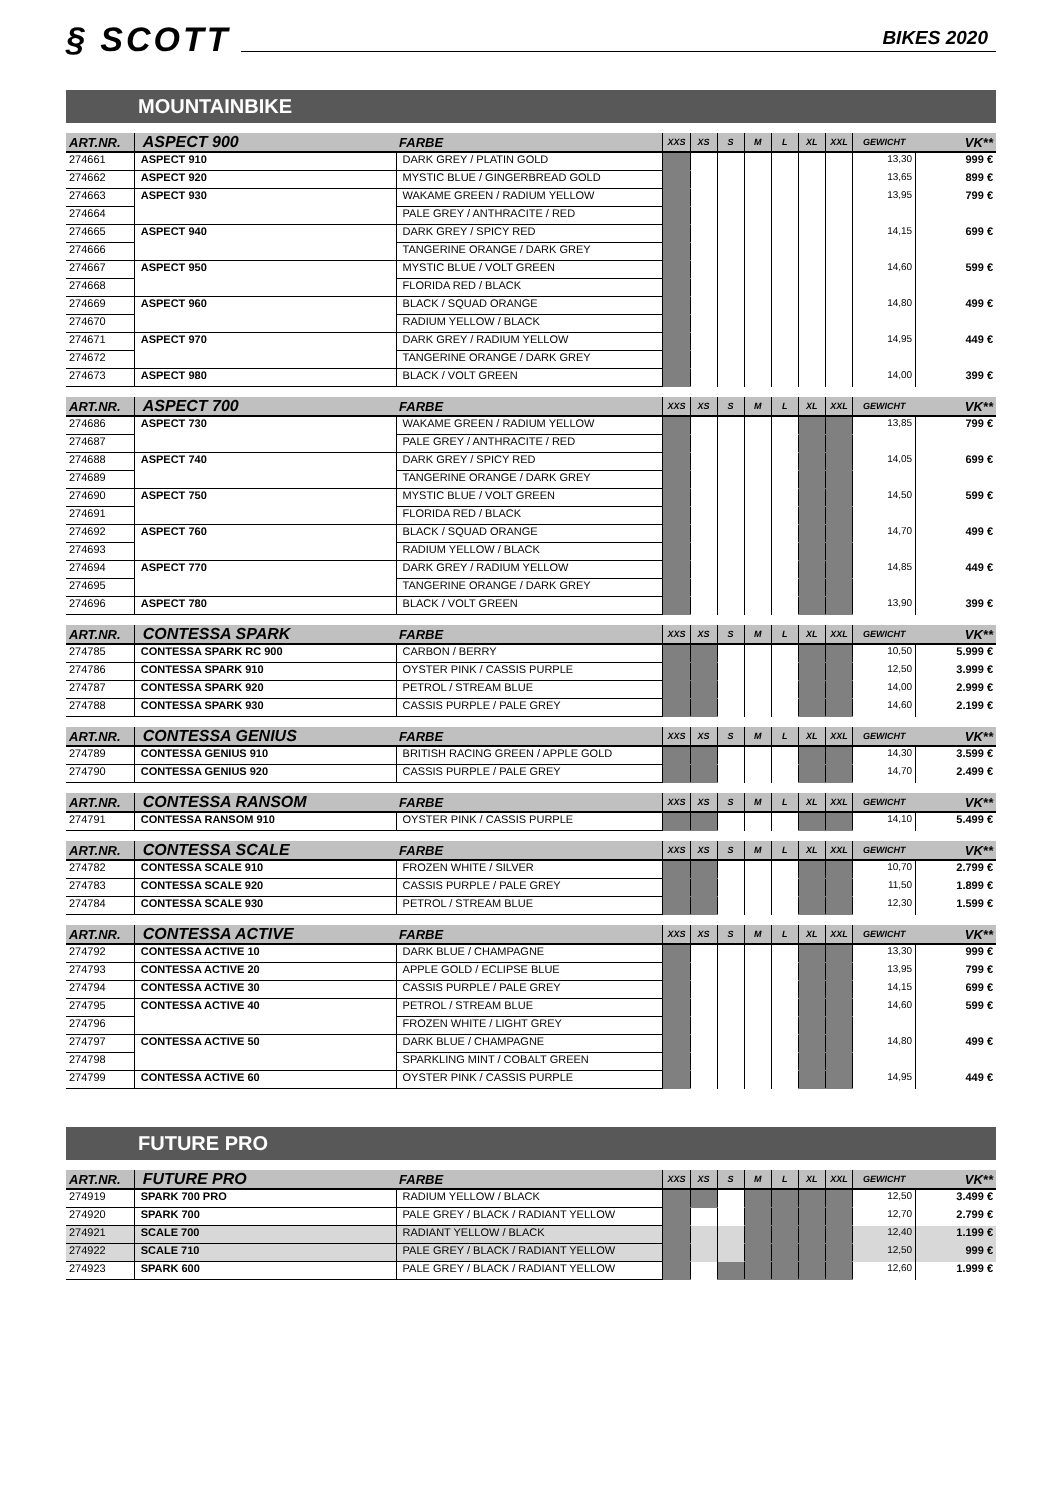§ SCOTT
BIKES 2020
MOUNTAINBIKE
| ART.NR. | ASPECT 900 | FARBE | XXS | XS | S | M | L | XL | XXL | GEWICHT | VK** |
| --- | --- | --- | --- | --- | --- | --- | --- | --- | --- | --- | --- |
| 274661 | ASPECT 910 | DARK GREY / PLATIN GOLD | | | | | | | | 13,30 | 999 € |
| 274662 | ASPECT 920 | MYSTIC BLUE / GINGERBREAD GOLD | | | | | | | | 13,65 | 899 € |
| 274663 | ASPECT 930 | WAKAME GREEN / RADIUM YELLOW | | | | | | | | 13,95 | 799 € |
| 274664 | | PALE GREY / ANTHRACITE / RED | | | | | | | | | |
| 274665 | ASPECT 940 | DARK GREY / SPICY RED | | | | | | | | 14,15 | 699 € |
| 274666 | | TANGERINE ORANGE / DARK GREY | | | | | | | | | |
| 274667 | ASPECT 950 | MYSTIC BLUE / VOLT GREEN | | | | | | | | 14,60 | 599 € |
| 274668 | | FLORIDA RED / BLACK | | | | | | | | | |
| 274669 | ASPECT 960 | BLACK / SQUAD ORANGE | | | | | | | | 14,80 | 499 € |
| 274670 | | RADIUM YELLOW / BLACK | | | | | | | | | |
| 274671 | ASPECT 970 | DARK GREY / RADIUM YELLOW | | | | | | | | 14,95 | 449 € |
| 274672 | | TANGERINE ORANGE / DARK GREY | | | | | | | | | |
| 274673 | ASPECT 980 | BLACK / VOLT GREEN | | | | | | | | 14,00 | 399 € |
| ART.NR. | ASPECT 700 | FARBE | XXS | XS | S | M | L | XL | XXL | GEWICHT | VK** |
| --- | --- | --- | --- | --- | --- | --- | --- | --- | --- | --- | --- |
| 274686 | ASPECT 730 | WAKAME GREEN / RADIUM YELLOW | | | | | | | | 13,85 | 799 € |
| 274687 | | PALE GREY / ANTHRACITE / RED | | | | | | | | | |
| 274688 | ASPECT 740 | DARK GREY / SPICY RED | | | | | | | | 14,05 | 699 € |
| 274689 | | TANGERINE ORANGE / DARK GREY | | | | | | | | | |
| 274690 | ASPECT 750 | MYSTIC BLUE / VOLT GREEN | | | | | | | | 14,50 | 599 € |
| 274691 | | FLORIDA RED / BLACK | | | | | | | | | |
| 274692 | ASPECT 760 | BLACK / SQUAD ORANGE | | | | | | | | 14,70 | 499 € |
| 274693 | | RADIUM YELLOW / BLACK | | | | | | | | | |
| 274694 | ASPECT 770 | DARK GREY / RADIUM YELLOW | | | | | | | | 14,85 | 449 € |
| 274695 | | TANGERINE ORANGE / DARK GREY | | | | | | | | | |
| 274696 | ASPECT 780 | BLACK / VOLT GREEN | | | | | | | | 13,90 | 399 € |
| ART.NR. | CONTESSA SPARK | FARBE | XXS | XS | S | M | L | XL | XXL | GEWICHT | VK** |
| --- | --- | --- | --- | --- | --- | --- | --- | --- | --- | --- | --- |
| 274785 | CONTESSA SPARK RC 900 | CARBON / BERRY | | | | | | | | 10,50 | 5.999 € |
| 274786 | CONTESSA SPARK 910 | OYSTER PINK / CASSIS PURPLE | | | | | | | | 12,50 | 3.999 € |
| 274787 | CONTESSA SPARK 920 | PETROL / STREAM BLUE | | | | | | | | 14,00 | 2.999 € |
| 274788 | CONTESSA SPARK 930 | CASSIS PURPLE / PALE GREY | | | | | | | | 14,60 | 2.199 € |
| ART.NR. | CONTESSA GENIUS | FARBE | XXS | XS | S | M | L | XL | XXL | GEWICHT | VK** |
| --- | --- | --- | --- | --- | --- | --- | --- | --- | --- | --- | --- |
| 274789 | CONTESSA GENIUS 910 | BRITISH RACING GREEN / APPLE GOLD | | | | | | | | 14,30 | 3.599 € |
| 274790 | CONTESSA GENIUS 920 | CASSIS PURPLE / PALE GREY | | | | | | | | 14,70 | 2.499 € |
| ART.NR. | CONTESSA RANSOM | FARBE | XXS | XS | S | M | L | XL | XXL | GEWICHT | VK** |
| --- | --- | --- | --- | --- | --- | --- | --- | --- | --- | --- | --- |
| 274791 | CONTESSA RANSOM 910 | OYSTER PINK / CASSIS PURPLE | | | | | | | | 14,10 | 5.499 € |
| ART.NR. | CONTESSA SCALE | FARBE | XXS | XS | S | M | L | XL | XXL | GEWICHT | VK** |
| --- | --- | --- | --- | --- | --- | --- | --- | --- | --- | --- | --- |
| 274782 | CONTESSA SCALE 910 | FROZEN WHITE / SILVER | | | | | | | | 10,70 | 2.799 € |
| 274783 | CONTESSA SCALE 920 | CASSIS PURPLE / PALE GREY | | | | | | | | 11,50 | 1.899 € |
| 274784 | CONTESSA SCALE 930 | PETROL / STREAM BLUE | | | | | | | | 12,30 | 1.599 € |
| ART.NR. | CONTESSA ACTIVE | FARBE | XXS | XS | S | M | L | XL | XXL | GEWICHT | VK** |
| --- | --- | --- | --- | --- | --- | --- | --- | --- | --- | --- | --- |
| 274792 | CONTESSA ACTIVE 10 | DARK BLUE / CHAMPAGNE | | | | | | | | 13,30 | 999 € |
| 274793 | CONTESSA ACTIVE 20 | APPLE GOLD / ECLIPSE BLUE | | | | | | | | 13,95 | 799 € |
| 274794 | CONTESSA ACTIVE 30 | CASSIS PURPLE / PALE GREY | | | | | | | | 14,15 | 699 € |
| 274795 | CONTESSA ACTIVE 40 | PETROL / STREAM BLUE | | | | | | | | 14,60 | 599 € |
| 274796 | | FROZEN WHITE / LIGHT GREY | | | | | | | | | |
| 274797 | CONTESSA ACTIVE 50 | DARK BLUE / CHAMPAGNE | | | | | | | | 14,80 | 499 € |
| 274798 | | SPARKLING MINT / COBALT GREEN | | | | | | | | | |
| 274799 | CONTESSA ACTIVE 60 | OYSTER PINK / CASSIS PURPLE | | | | | | | | 14,95 | 449 € |
FUTURE PRO
| ART.NR. | FUTURE PRO | FARBE | XXS | XS | S | M | L | XL | XXL | GEWICHT | VK** |
| --- | --- | --- | --- | --- | --- | --- | --- | --- | --- | --- | --- |
| 274919 | SPARK 700 PRO | RADIUM YELLOW / BLACK | | | | | | | | 12,50 | 3.499 € |
| 274920 | SPARK 700 | PALE GREY / BLACK / RADIANT YELLOW | | | | | | | | 12,70 | 2.799 € |
| 274921 | SCALE 700 | RADIANT YELLOW / BLACK | | | | | | | | 12,40 | 1.199 € |
| 274922 | SCALE 710 | PALE GREY / BLACK / RADIANT YELLOW | | | | | | | | 12,50 | 999 € |
| 274923 | SPARK 600 | PALE GREY / BLACK / RADIANT YELLOW | | | | | | | | 12,60 | 1.999 € |